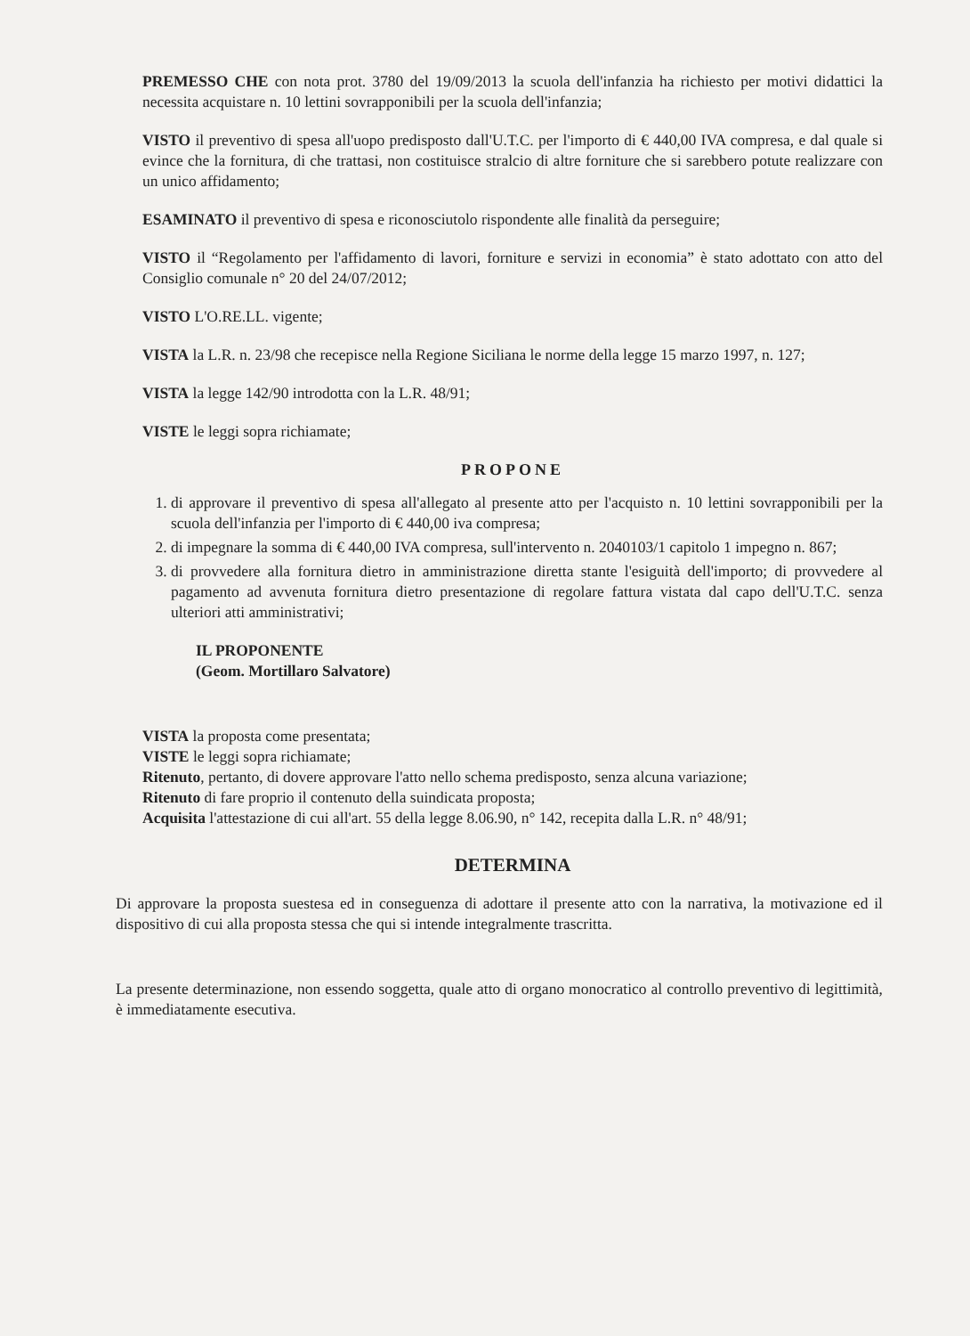PREMESSO CHE con nota prot. 3780 del 19/09/2013 la scuola dell'infanzia ha richiesto per motivi didattici la necessita acquistare n. 10 lettini sovrapponibili per la scuola dell'infanzia;
VISTO il preventivo di spesa all'uopo predisposto dall'U.T.C. per l'importo di € 440,00 IVA compresa, e dal quale si evince che la fornitura, di che trattasi, non costituisce stralcio di altre forniture che si sarebbero potute realizzare con un unico affidamento;
ESAMINATO il preventivo di spesa e riconosciutolo rispondente alle finalità da perseguire;
VISTO il “Regolamento per l'affidamento di lavori, forniture e servizi in economia” è stato adottato con atto del Consiglio comunale n° 20 del 24/07/2012;
VISTO L'O.RE.LL. vigente;
VISTA la L.R. n. 23/98 che recepisce nella Regione Siciliana le norme della legge 15 marzo 1997, n. 127;
VISTA la legge 142/90 introdotta con la L.R. 48/91;
VISTE le leggi sopra richiamate;
PROPONE
1. di approvare il preventivo di spesa all'allegato al presente atto per l'acquisto n. 10 lettini sovrapponibili per la scuola dell'infanzia per l'importo di € 440,00 iva compresa;
2. di impegnare la somma di € 440,00 IVA compresa, sull'intervento n. 2040103/1 capitolo 1 impegno n. 867;
3. di provvedere alla fornitura dietro in amministrazione diretta stante l'esiguità dell'importo; di provvedere al pagamento ad avvenuta fornitura dietro presentazione di regolare fattura vistata dal capo dell'U.T.C. senza ulteriori atti amministrativi;
IL PROPONENTE
(Geom. Mortillaro Salvatore)
VISTA la proposta come presentata;
VISTE le leggi sopra richiamate;
Ritenuto, pertanto, di dovere approvare l'atto nello schema predisposto, senza alcuna variazione;
Ritenuto di fare proprio il contenuto della suindicata proposta;
Acquisita l'attestazione di cui all'art. 55 della legge 8.06.90, n° 142, recepita dalla L.R. n° 48/91;
DETERMINA
Di approvare la proposta suestesa ed in conseguenza di adottare il presente atto con la narrativa, la motivazione ed il dispositivo di cui alla proposta stessa che qui si intende integralmente trascritta.
La presente determinazione, non essendo soggetta, quale atto di organo monocratico al controllo preventivo di legittimità, è immediatamente esecutiva.